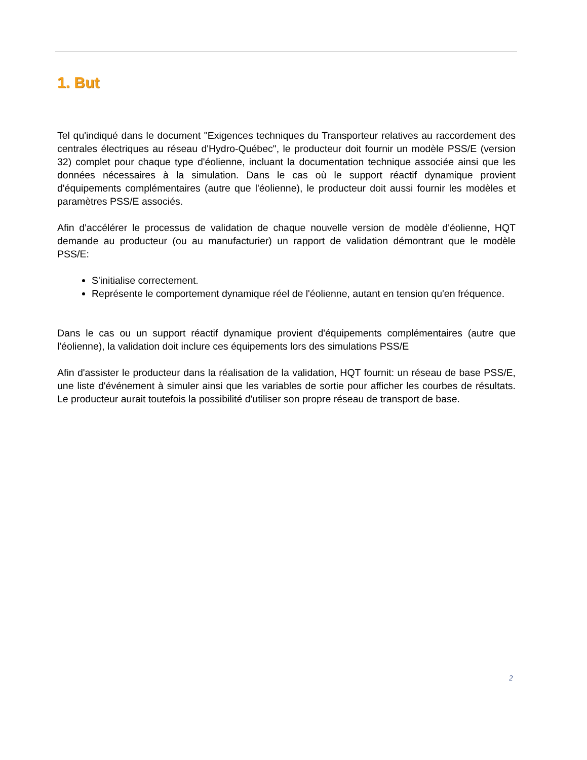1. But
Tel qu'indiqué dans le document "Exigences techniques du Transporteur relatives au raccordement des centrales électriques au réseau d'Hydro-Québec", le producteur doit fournir un modèle PSS/E (version 32) complet pour chaque type d'éolienne, incluant la documentation technique associée ainsi que les données nécessaires à la simulation. Dans le cas où le support réactif dynamique provient d'équipements complémentaires (autre que l'éolienne), le producteur doit aussi fournir les modèles et paramètres PSS/E associés.
Afin d'accélérer le processus de validation de chaque nouvelle version de modèle d'éolienne, HQT demande au producteur (ou au manufacturier) un rapport de validation démontrant que le modèle PSS/E:
S'initialise correctement.
Représente le comportement dynamique réel de l'éolienne, autant en tension qu'en fréquence.
Dans le cas ou un support réactif dynamique provient d'équipements complémentaires (autre que l'éolienne), la validation doit inclure ces équipements lors des simulations PSS/E
Afin d'assister le producteur dans la réalisation de la validation, HQT fournit: un réseau de base PSS/E, une liste d'événement à simuler ainsi que les variables de sortie pour afficher les courbes de résultats. Le producteur aurait toutefois la possibilité d'utiliser son propre réseau de transport de base.
2